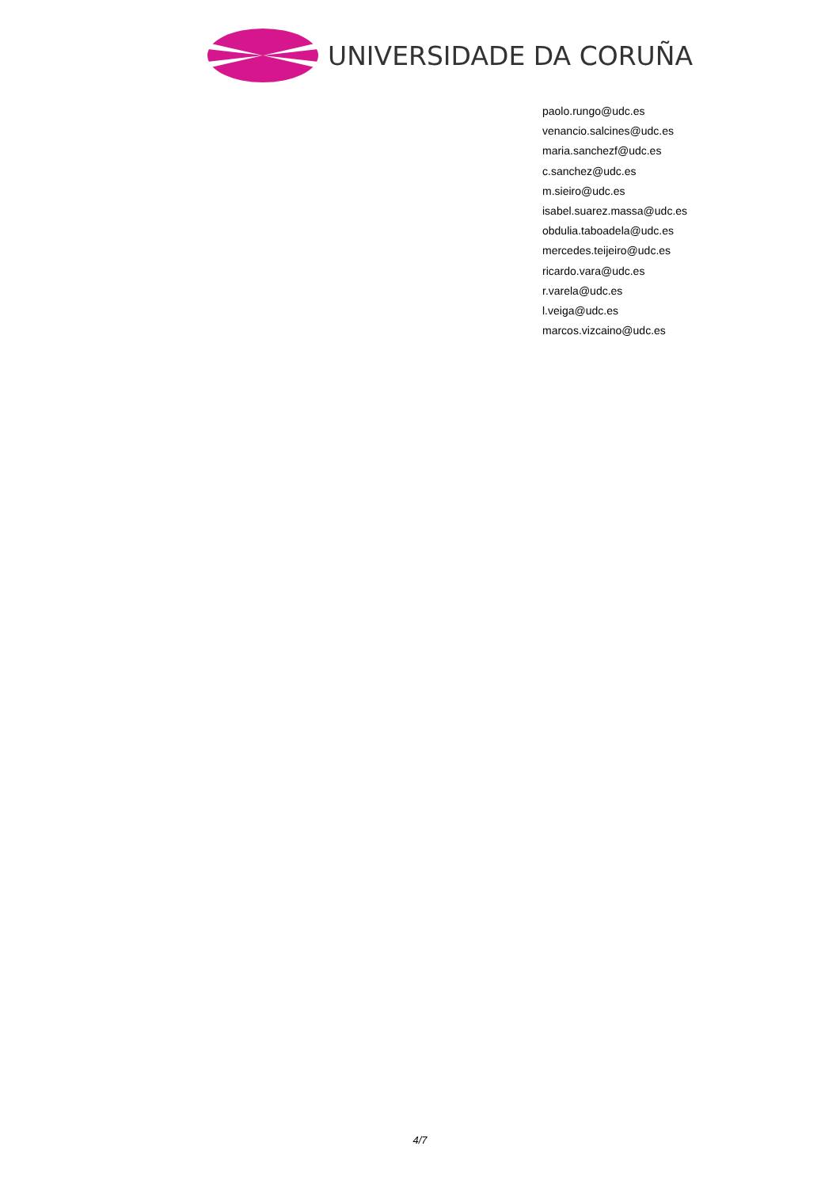UNIVERSIDADE DA CORUÑA
paolo.rungo@udc.es
venancio.salcines@udc.es
maria.sanchezf@udc.es
c.sanchez@udc.es
m.sieiro@udc.es
isabel.suarez.massa@udc.es
obdulia.taboadela@udc.es
mercedes.teijeiro@udc.es
ricardo.vara@udc.es
r.varela@udc.es
l.veiga@udc.es
marcos.vizcaino@udc.es
4/7